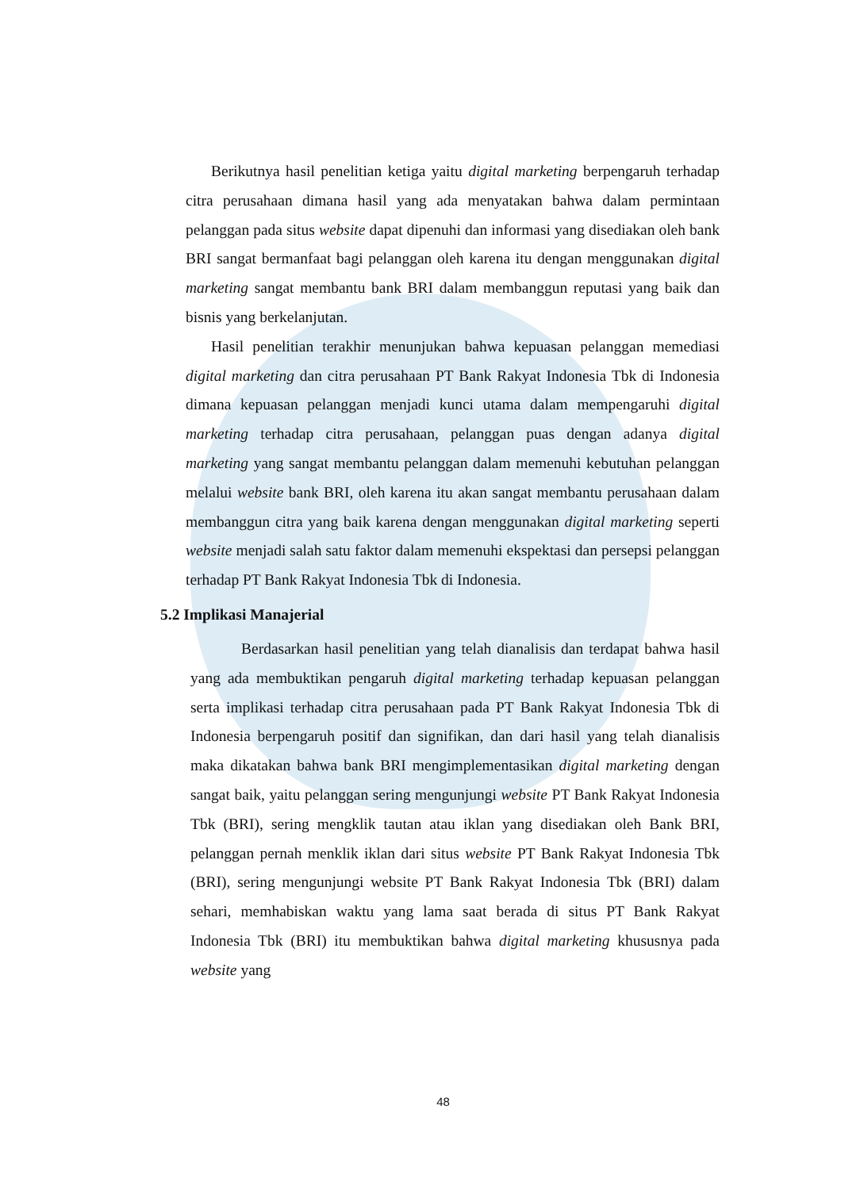Berikutnya hasil penelitian ketiga yaitu digital marketing berpengaruh terhadap citra perusahaan dimana hasil yang ada menyatakan bahwa dalam permintaan pelanggan pada situs website dapat dipenuhi dan informasi yang disediakan oleh bank BRI sangat bermanfaat bagi pelanggan oleh karena itu dengan menggunakan digital marketing sangat membantu bank BRI dalam membanggun reputasi yang baik dan bisnis yang berkelanjutan.
Hasil penelitian terakhir menunjukan bahwa kepuasan pelanggan memediasi digital marketing dan citra perusahaan PT Bank Rakyat Indonesia Tbk di Indonesia dimana kepuasan pelanggan menjadi kunci utama dalam mempengaruhi digital marketing terhadap citra perusahaan, pelanggan puas dengan adanya digital marketing yang sangat membantu pelanggan dalam memenuhi kebutuhan pelanggan melalui website bank BRI, oleh karena itu akan sangat membantu perusahaan dalam membanggun citra yang baik karena dengan menggunakan digital marketing seperti website menjadi salah satu faktor dalam memenuhi ekspektasi dan persepsi pelanggan terhadap PT Bank Rakyat Indonesia Tbk di Indonesia.
5.2 Implikasi Manajerial
Berdasarkan hasil penelitian yang telah dianalisis dan terdapat bahwa hasil yang ada membuktikan pengaruh digital marketing terhadap kepuasan pelanggan serta implikasi terhadap citra perusahaan pada PT Bank Rakyat Indonesia Tbk di Indonesia berpengaruh positif dan signifikan, dan dari hasil yang telah dianalisis maka dikatakan bahwa bank BRI mengimplementasikan digital marketing dengan sangat baik, yaitu pelanggan sering mengunjungi website PT Bank Rakyat Indonesia Tbk (BRI), sering mengklik tautan atau iklan yang disediakan oleh Bank BRI, pelanggan pernah menklik iklan dari situs website PT Bank Rakyat Indonesia Tbk (BRI), sering mengunjungi website PT Bank Rakyat Indonesia Tbk (BRI) dalam sehari, memhabiskan waktu yang lama saat berada di situs PT Bank Rakyat Indonesia Tbk (BRI) itu membuktikan bahwa digital marketing khususnya pada website yang
48